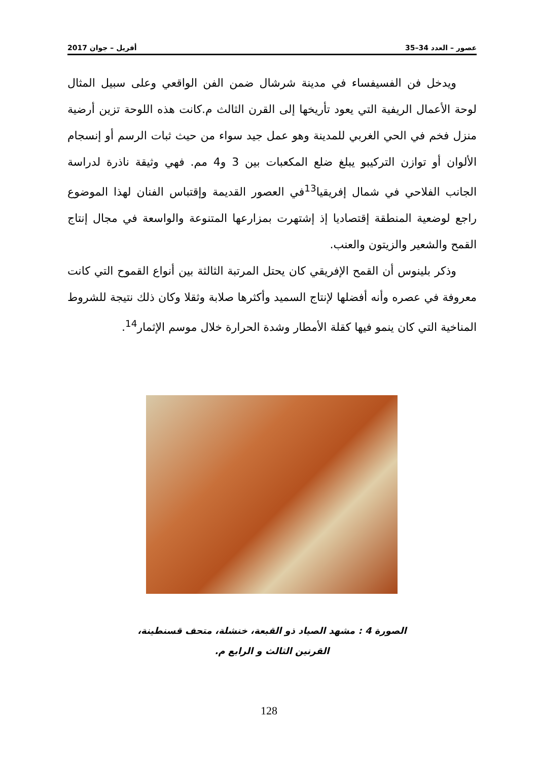عصور – العدد 34–35 أفريل – جوان 2017
ويدخل فن الفسيفساء في مدينة شرشال ضمن الفن الواقعي وعلى سبيل المثال لوحة الأعمال الريفية التي يعود تأريخها إلى القرن الثالث م.كانت هذه اللوحة تزين أرضية منزل فخم في الحي الغربي للمدينة وهو عمل جيد سواء من حيث ثبات الرسم أو إنسجام الألوان أو توازن التركيبو يبلغ ضلع المكعبات بين 3 و4 مم. فهي وثيقة ناذرة لدراسة الجانب الفلاحي في شمال إفريقيا<sup>13</sup>في العصور القديمة وإقتباس الفنان لهذا الموضوع راجع لوضعية المنطقة إقتصاديا إذ إشتهرت بمزارعها المتنوعة والواسعة في مجال إنتاج القمح والشعير والزيتون والعنب.
وذكر بلينوس أن القمح الإفريقي كان يحتل المرتبة الثالثة بين أنواع القموح التي كانت معروفة في عصره وأنه أفضلها لإنتاج السميد وأكثرها صلابة وثقلا وكان ذلك نتيجة للشروط المناخية التي كان ينمو فيها كقلة الأمطار وشدة الحرارة خلال موسم الإثمار<sup>14</sup>.
الصورة 4 : مشهد الصياد ذو القبعة، خنشلة، متحف قسنطينة،
القرنين الثالث و الرابع م.
128